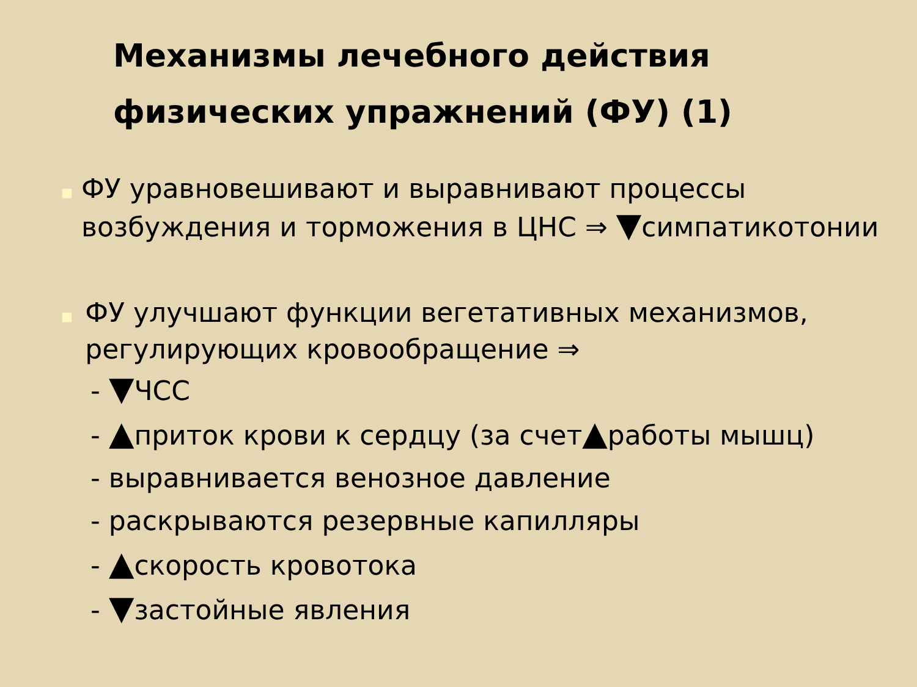Механизмы лечебного действия физических упражнений (ФУ) (1)
■
ФУ уравновешивают и выравнивают процессы возбуждения и торможения в ЦНС ⇒ ▼симпатикотонии
■
ФУ улучшают функции вегетативных механизмов, регулирующих кровообращение ⇒
- ▼ЧСС
- ▲приток крови к сердцу (за счет▲работы мышц)
- выравнивается венозное давление
- раскрываются резервные капилляры
- ▲скорость кровотока
- ▼застойные явления